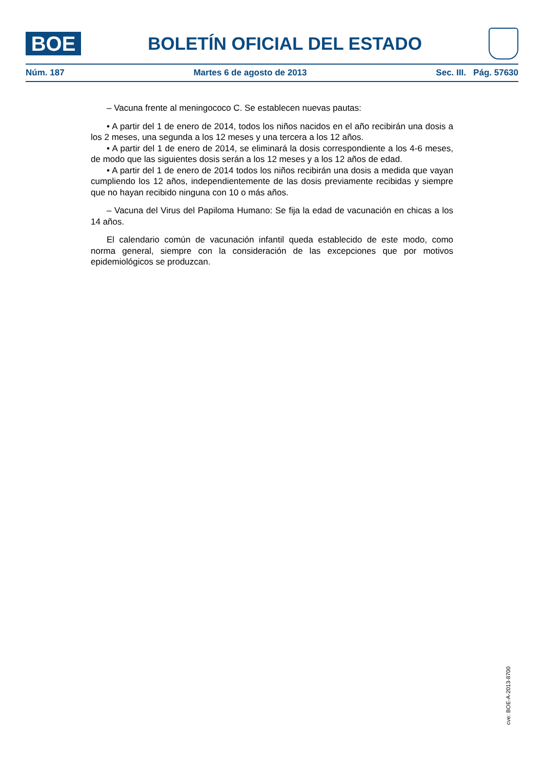BOE
BOLETÍN OFICIAL DEL ESTADO
Núm. 187 Martes 6 de agosto de 2013 Sec. III. Pág. 57630
– Vacuna frente al meningococo C. Se establecen nuevas pautas:
• A partir del 1 de enero de 2014, todos los niños nacidos en el año recibirán una dosis a los 2 meses, una segunda a los 12 meses y una tercera a los 12 años.
• A partir del 1 de enero de 2014, se eliminará la dosis correspondiente a los 4-6 meses, de modo que las siguientes dosis serán a los 12 meses y a los 12 años de edad.
• A partir del 1 de enero de 2014 todos los niños recibirán una dosis a medida que vayan cumpliendo los 12 años, independientemente de las dosis previamente recibidas y siempre que no hayan recibido ninguna con 10 o más años.
– Vacuna del Virus del Papiloma Humano: Se fija la edad de vacunación en chicas a los 14 años.
El calendario común de vacunación infantil queda establecido de este modo, como norma general, siempre con la consideración de las excepciones que por motivos epidemiológicos se produzcan.
cve: BOE-A-2013-8700